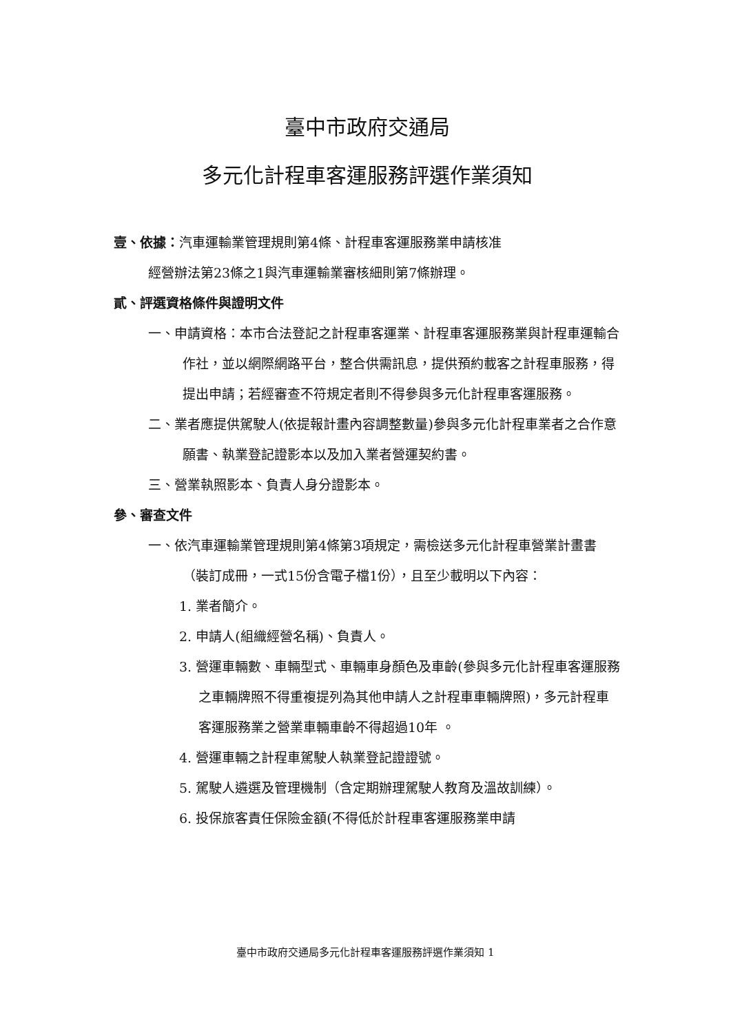臺中市政府交通局
多元化計程車客運服務評選作業須知
壹、依據：汽車運輸業管理規則第4條、計程車客運服務業申請核准
經營辦法第23條之1與汽車運輸業審核細則第7條辦理。
貳、評選資格條件與證明文件
一、申請資格：本市合法登記之計程車客運業、計程車客運服務業與計程車運輸合作社，並以網際網路平台，整合供需訊息，提供預約載客之計程車服務，得提出申請；若經審查不符規定者則不得參與多元化計程車客運服務。
二、業者應提供駕駛人(依提報計畫內容調整數量)參與多元化計程車業者之合作意願書、執業登記證影本以及加入業者營運契約書。
三、營業執照影本、負責人身分證影本。
參、審查文件
一、依汽車運輸業管理規則第4條第3項規定，需檢送多元化計程車營業計畫書（裝訂成冊，一式15份含電子檔1份），且至少載明以下內容：
1. 業者簡介。
2. 申請人(組織經營名稱)、負責人。
3. 營運車輛數、車輛型式、車輛車身顏色及車齡(參與多元化計程車客運服務之車輛牌照不得重複提列為其他申請人之計程車車輛牌照)，多元計程車客運服務業之營業車輛車齡不得超過10年 。
4. 營運車輛之計程車駕駛人執業登記證證號。
5. 駕駛人遴選及管理機制（含定期辦理駕駛人教育及溫故訓練）。
6. 投保旅客責任保險金額(不得低於計程車客運服務業申請
臺中市政府交通局多元化計程車客運服務評選作業須知 1